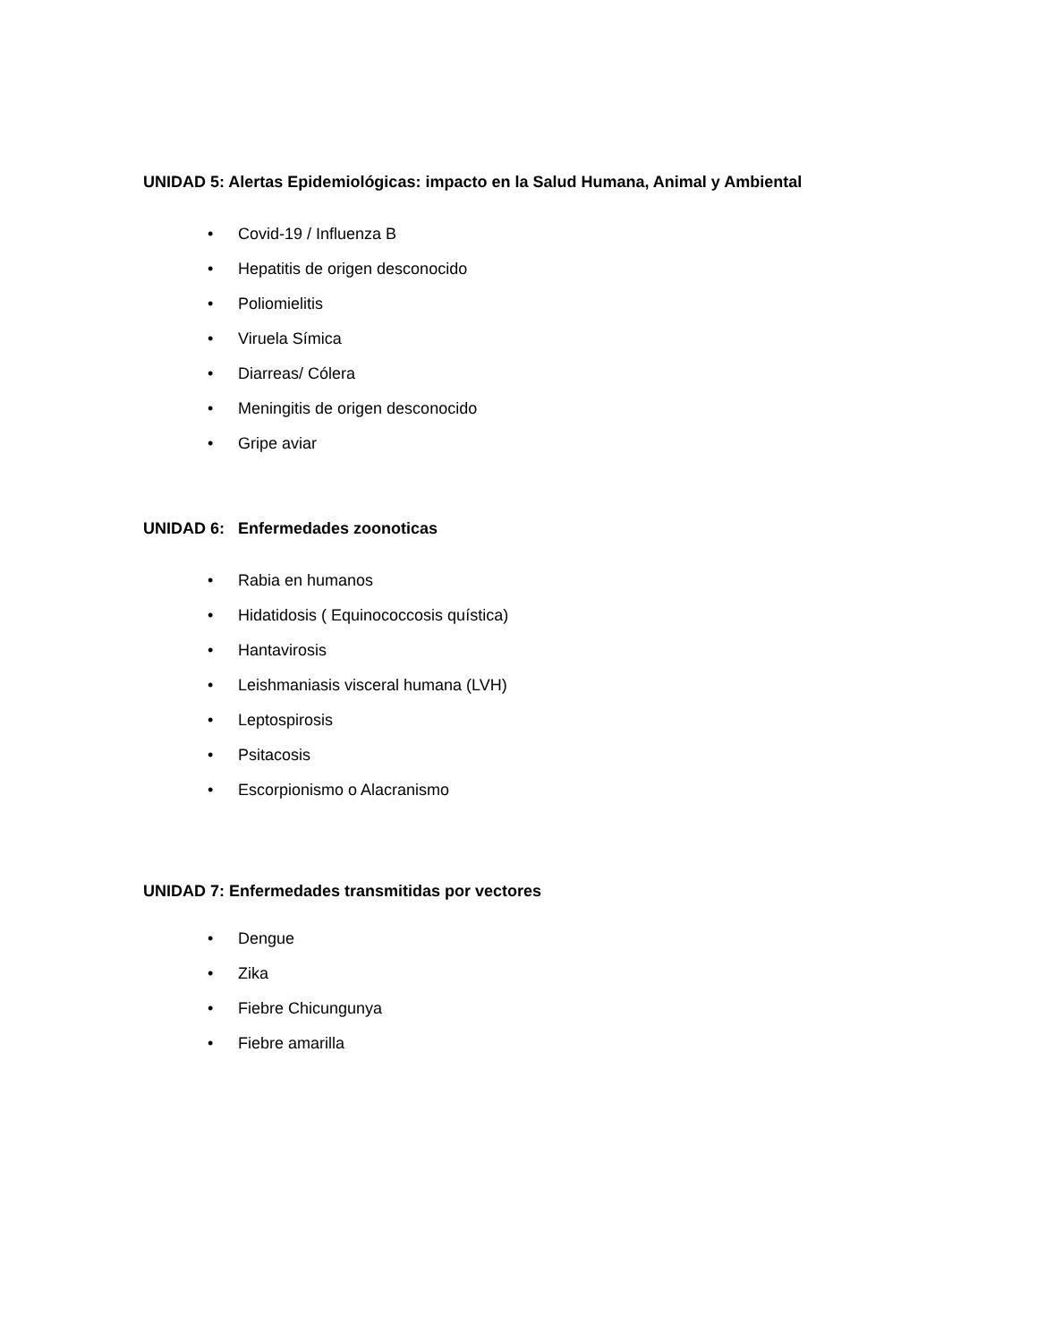UNIDAD 5: Alertas Epidemiológicas: impacto en la Salud Humana, Animal y Ambiental
• Covid-19 / Influenza B
• Hepatitis de origen desconocido
• Poliomielitis
• Viruela Símica
• Diarreas/ Cólera
• Meningitis de origen desconocido
• Gripe aviar
UNIDAD 6: Enfermedades zoonoticas
• Rabia en humanos
• Hidatidosis ( Equinococcosis quística)
• Hantavirosis
• Leishmaniasis visceral humana (LVH)
• Leptospirosis
• Psitacosis
• Escorpionismo o Alacranismo
UNIDAD 7: Enfermedades transmitidas por vectores
• Dengue
• Zika
• Fiebre Chicungunya
• Fiebre amarilla